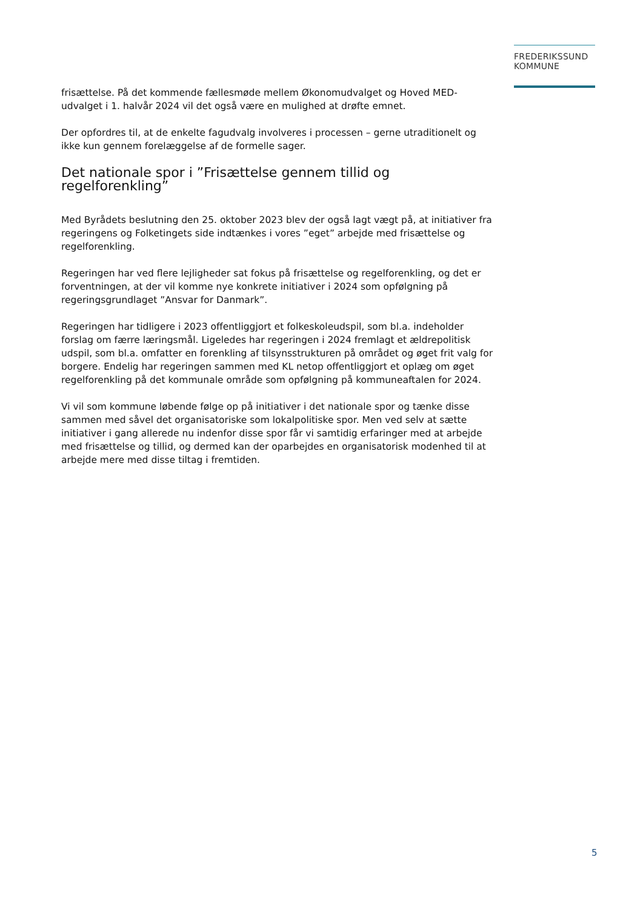FREDERIKSSUND
KOMMUNE
frisættelse. På det kommende fællesmøde mellem Økonomudvalget og Hoved MED-udvalget i 1. halvår 2024 vil det også være en mulighed at drøfte emnet.
Der opfordres til, at de enkelte fagudvalg involveres i processen – gerne utraditionelt og ikke kun gennem forelæggelse af de formelle sager.
Det nationale spor i ”Frisættelse gennem tillid og regelforenkling”
Med Byrådets beslutning den 25. oktober 2023 blev der også lagt vægt på, at initiativer fra regeringens og Folketingets side indtænkes i vores ”eget” arbejde med frisættelse og regelforenkling.
Regeringen har ved flere lejligheder sat fokus på frisættelse og regelforenkling, og det er forventningen, at der vil komme nye konkrete initiativer i 2024 som opfølgning på regeringsgrundlaget ”Ansvar for Danmark”.
Regeringen har tidligere i 2023 offentliggjort et folkeskoleudspil, som bl.a. indeholder forslag om færre læringsmål. Ligeledes har regeringen i 2024 fremlagt et ældrepolitisk udspil, som bl.a. omfatter en forenkling af tilsynsstrukturen på området og øget frit valg for borgere. Endelig har regeringen sammen med KL netop offentliggjort et oplæg om øget regelforenkling på det kommunale område som opfølgning på kommuneaftalen for 2024.
Vi vil som kommune løbende følge op på initiativer i det nationale spor og tænke disse sammen med såvel det organisatoriske som lokalpolitiske spor. Men ved selv at sætte initiativer i gang allerede nu indenfor disse spor får vi samtidig erfaringer med at arbejde med frisættelse og tillid, og dermed kan der oparbejdes en organisatorisk modenhed til at arbejde mere med disse tiltag i fremtiden.
5